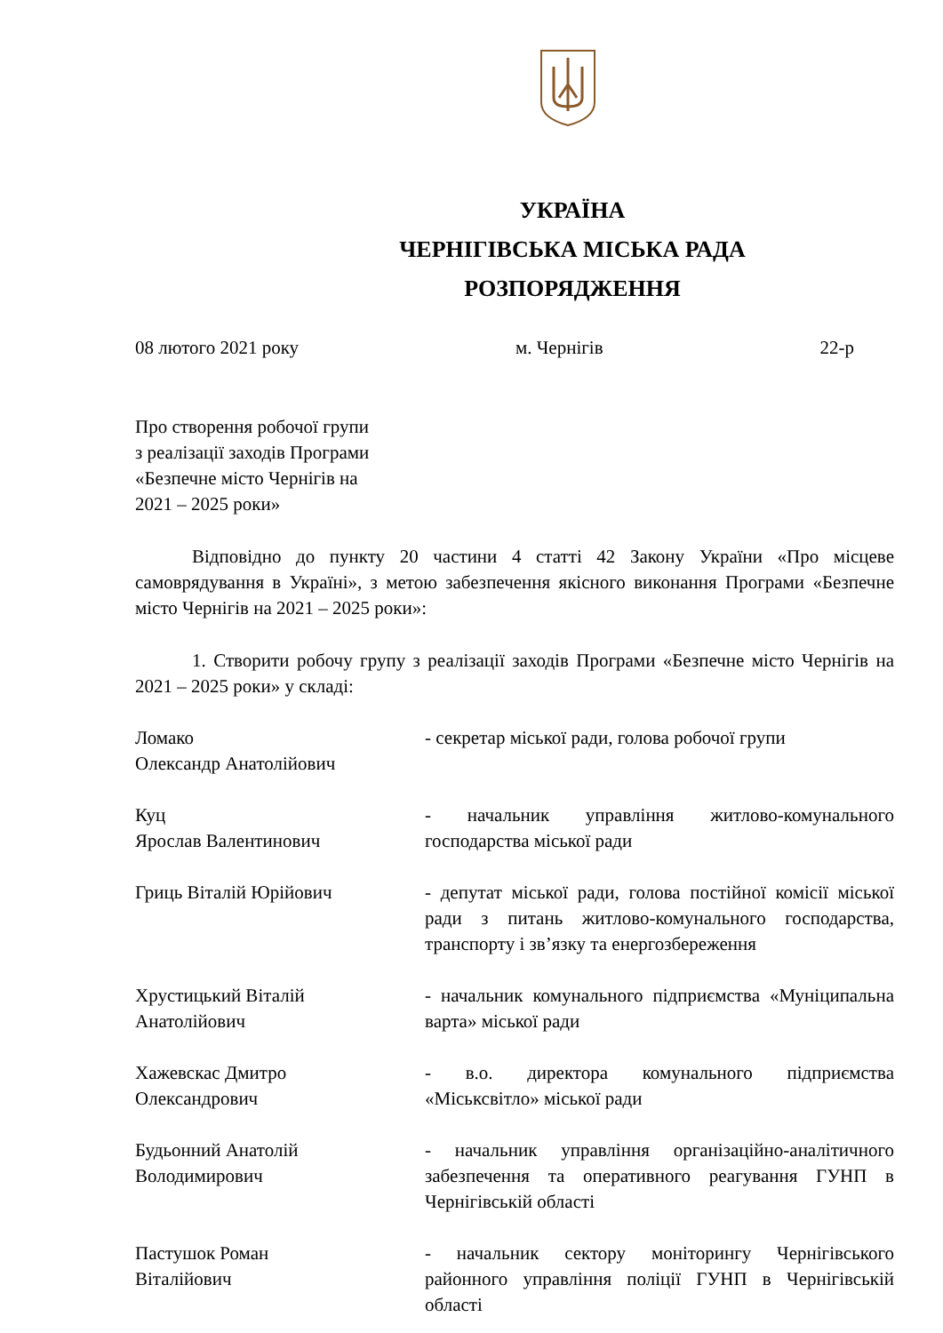УКРАЇНА
ЧЕРНІГІВСЬКА МІСЬКА РАДА
РОЗПОРЯДЖЕННЯ
08 лютого 2021 року м. Чернігів 22-р
Про створення робочої групи
з реалізації заходів Програми
«Безпечне місто Чернігів на
2021 – 2025 роки»
Відповідно до пункту 20 частини 4 статті 42 Закону України «Про місцеве самоврядування в Україні», з метою забезпечення якісного виконання Програми «Безпечне місто Чернігів на 2021 – 2025 роки»:
1. Створити робочу групу з реалізації заходів Програми «Безпечне місто Чернігів на 2021 – 2025 роки» у складі:
Ломако
Олександр Анатолійович
- секретар міської ради, голова робочої групи
Куц
Ярослав Валентинович
- начальник управління житлово-комунального господарства міської ради
Гриць Віталій Юрійович - депутат міської ради, голова постійної комісії міської ради з питань житлово-комунального господарства, транспорту і зв’язку та енергозбереження
Хрустицький Віталій
Анатолійович
- начальник комунального підприємства «Муніципальна варта» міської ради
Хажевскас Дмитро
Олександрович
- в.о. директора комунального підприємства «Міськсвітло» міської ради
Будьонний Анатолій
Володимирович
- начальник управління організаційно-аналітичного забезпечення та оперативного реагування ГУНП в Чернігівській області
Пастушок Роман
Віталійович
- начальник сектору моніторингу Чернігівського районного управління поліції ГУНП в Чернігівській області